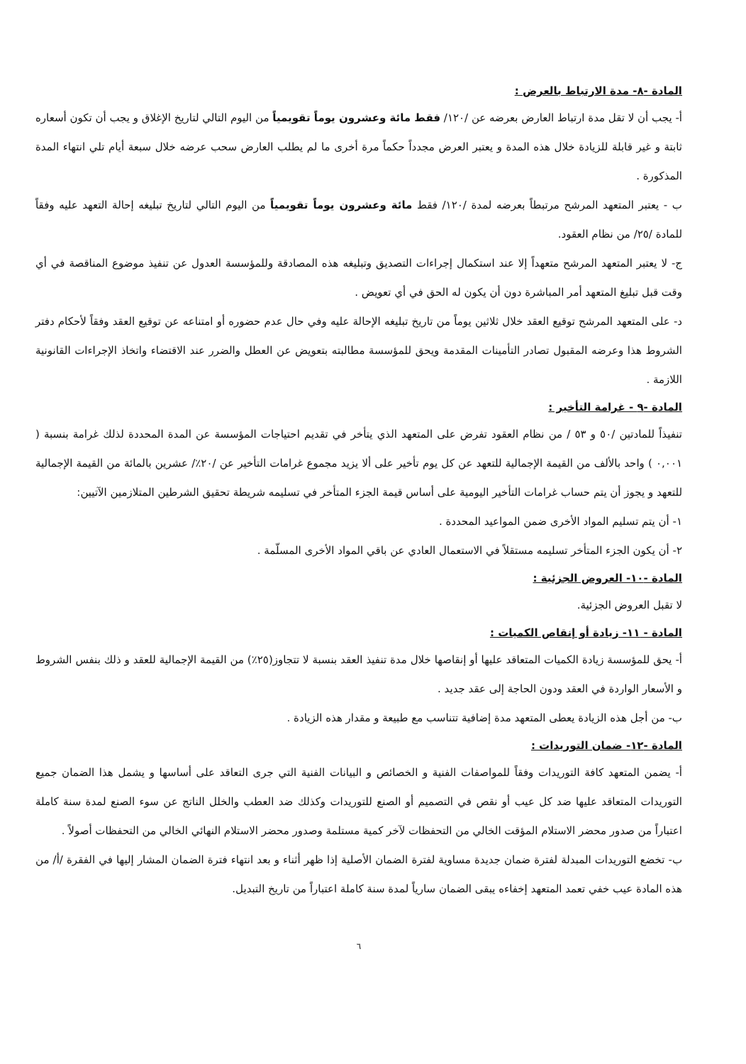المادة -٨- مدة الارتباط بالعرض :
أ- يجب أن لا تقل مدة ارتباط العارض بعرضه عن /١٢٠/ فقط مائة وعشرون يوماً تقويمياً من اليوم التالي لتاريخ الإغلاق و يجب أن تكون أسعاره ثابتة و غير قابلة للزيادة خلال هذه المدة و يعتبر العرض مجدداً حكماً مرة أخرى ما لم يطلب العارض سحب عرضه خلال سبعة أيام تلي انتهاء المدة المذكورة .
ب - يعتبر المتعهد المرشح مرتبطاً بعرضه لمدة /١٢٠/ فقط مائة وعشرون يوماً تقويمياً من اليوم التالي لتاريخ تبليغه إحالة التعهد عليه وفقاً للمادة /٢٥/ من نظام العقود.
ج- لا يعتبر المتعهد المرشح متعهداً إلا عند استكمال إجراءات التصديق وتبليغه هذه المصادقة وللمؤسسة العدول عن تنفيذ موضوع المناقصة في أي وقت قبل تبليغ المتعهد أمر المباشرة دون أن يكون له الحق في أي تعويض .
د- على المتعهد المرشح توقيع العقد خلال ثلاثين يوماً من تاريخ تبليغه الإحالة عليه وفي حال عدم حضوره أو امتناعه عن توقيع العقد وفقاً لأحكام دفتر الشروط هذا وعرضه المقبول تصادر التأمينات المقدمة ويحق للمؤسسة مطالبته بتعويض عن العطل والضرر عند الاقتضاء واتخاذ الإجراءات القانونية اللازمة .
المادة -٩ - غرامة التأخير :
تنفيذاً للمادتين /٥٠ و ٥٣ / من نظام العقود تفرض على المتعهد الذي يتأخر في تقديم احتياجات المؤسسة عن المدة المحددة لذلك غرامة بنسبة ( ٠,٠٠١ ) واحد بالألف من القيمة الإجمالية للتعهد عن كل يوم تأخير على ألا يزيد مجموع غرامات التأخير عن /٢٠٪/ عشرين بالمائة من القيمة الإجمالية للتعهد و يجوز أن يتم حساب غرامات التأخير اليومية على أساس قيمة الجزء المتأخر في تسليمه شريطة تحقيق الشرطين المتلازمين الآتيين:
١- أن يتم تسليم المواد الأخرى ضمن المواعيد المحددة .
٢- أن يكون الجزء المتأخر تسليمه مستقلاً في الاستعمال العادي عن باقي المواد الأخرى المسلّمة .
المادة -١٠- العروض الجزئية :
لا تقبل العروض الجزئية.
المادة - ١١- زيادة أو إنقاص الكميات :
أ- يحق للمؤسسة زيادة الكميات المتعاقد عليها أو إنقاصها خلال مدة تنفيذ العقد بنسبة لا تتجاوز(٢٥٪) من القيمة الإجمالية للعقد و ذلك بنفس الشروط و الأسعار الواردة في العقد ودون الحاجة إلى عقد جديد .
ب- من أجل هذه الزيادة يعطى المتعهد مدة إضافية تتناسب مع طبيعة و مقدار هذه الزيادة .
المادة -١٢- ضمان التوريدات :
أ- يضمن المتعهد كافة التوريدات وفقاً للمواصفات الفنية و الخصائص و البيانات الفنية التي جرى التعاقد على أساسها و يشمل هذا الضمان جميع التوريدات المتعاقد عليها ضد كل عيب أو نقص في التصميم أو الصنع للتوريدات وكذلك ضد العطب والخلل الناتج عن سوء الصنع لمدة سنة كاملة اعتباراً من صدور محضر الاستلام المؤقت الخالي من التحفظات لآخر كمية مستلمة وصدور محضر الاستلام النهائي الخالي من التحفظات أصولاً .
ب- تخضع التوريدات المبدلة لفترة ضمان جديدة مساوية لفترة الضمان الأصلية إذا ظهر أثناء و بعد انتهاء فترة الضمان المشار إليها في الفقرة /أ/ من هذه المادة عيب خفي تعمد المتعهد إخفاءه يبقى الضمان سارياً لمدة سنة كاملة اعتباراً من تاريخ التبديل.
٦